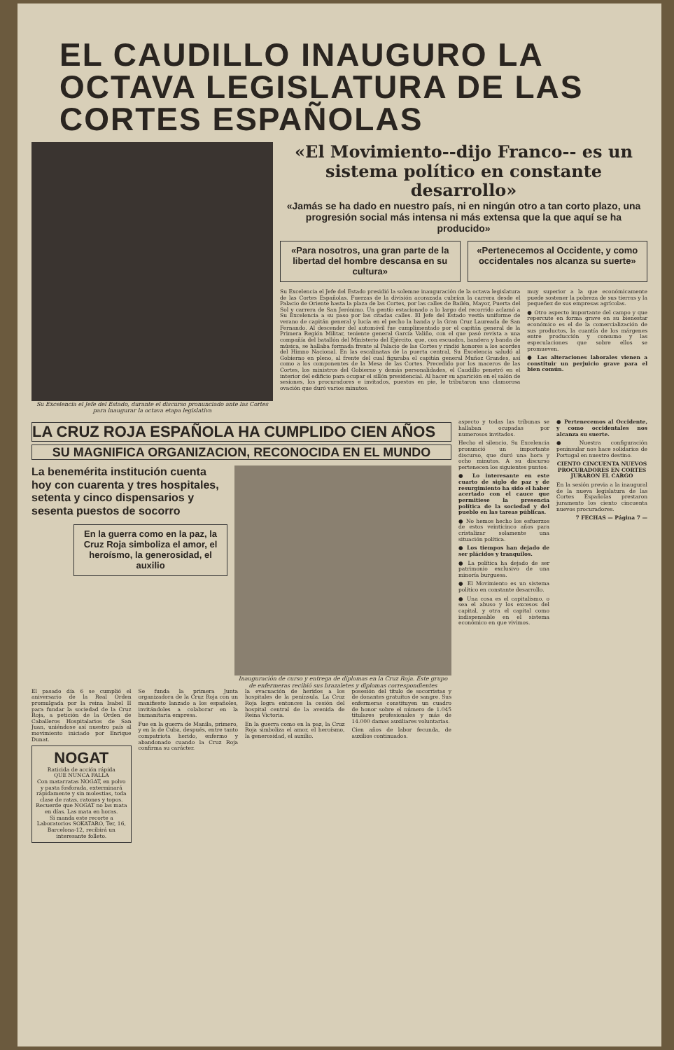EL CAUDILLO INAUGURO LA OCTAVA LEGISLATURA DE LAS CORTES ESPAÑOLAS
Su Excelencia el Jefe del Estado, durante el discurso pronunciado ante las Cortes para inaugurar la octava etapa legislativa
«El Movimiento--dijo Franco-- es un sistema político en constante desarrollo»
«Jamás se ha dado en nuestro país, ni en ningún otro a tan corto plazo, una progresión social más intensa ni más extensa que la que aquí se ha producido»
«Para nosotros, una gran parte de la libertad del hombre descansa en su cultura»
«Pertenecemos al Occidente, y como occidentales nos alcanza su suerte»
Su Excelencia el Jefe del Estado presidió la solemne inauguración de la octava legislatura de las Cortes Españolas. Fuerzas de la división acorazada cubrían la carrera desde el Palacio de Oriente hasta la plaza de las Cortes, por las calles de Bailén, Mayor, Puerta del Sol y carrera de San Jerónimo. Un gentío estacionado a lo largo del recorrido aclamó a Su Excelencia a su paso por las citadas calles. El Jefe del Estado vestía uniforme de verano de capitán general y lucía en el pecho la banda y la Gran Cruz Laureada de San Fernando. Al descender del automóvil fue cumplimentado por el capitán general de la Primera Región Militar, teniente general García Valiño, con el que pasó revista a una compañía del batallón del Ministerio del Ejército, que, con escuadra, bandera y banda de música, se hallaba formada frente al Palacio de las Cortes y rindió honores a los acordes del Himno Nacional. En las escalinatas de la puerta central, Su Excelencia saludó al Gobierno en pleno, al frente del cual figuraba el capitán general Muñoz Grandes, así como a los componentes de la Mesa de las Cortes. Precedido por los maceros de las Cortes, los ministros del Gobierno y demás personalidades, el Caudillo penetró en el interior del edificio para ocupar el sillón presidencial. Al hacer su aparición en el salón de sesiones, los procuradores e invitados, puestos en pie, le tributaron una clamorosa ovación que duró varios minutos.
muy superior a la que económicamente puede sostener la pobreza de sus tierras y la pequeñez de sus empresas agrícolas.
● Otro aspecto importante del campo y que repercute en forma grave en su bienestar económico es el de la comercialización de sus productos, la cuantía de los márgenes entre producción y consumo y las especulaciones que sobre ellos se promueven.
● Las alteraciones laborales vienen a constituir un perjuicio grave para el bien común.
LA CRUZ ROJA ESPAÑOLA HA CUMPLIDO CIEN AÑOS
SU MAGNIFICA ORGANIZACION, RECONOCIDA EN EL MUNDO
La benemérita institución cuenta hoy con cuarenta y tres hospitales, setenta y cinco dispensarios y sesenta puestos de socorro
En la guerra como en la paz, la Cruz Roja simboliza el amor, el heroísmo, la generosidad, el auxilio
Inauguración de curso y entrega de diplomas en la Cruz Roja. Este grupo de enfermeras recibió sus brazaletes y diplomas correspondientes
El pasado día 6 se cumplió el aniversario de la Real Orden promulgada por la reina Isabel II para fundar la sociedad de la Cruz Roja, a petición de la Orden de Caballeros Hospitalarios de San Juan, uniéndose así nuestro país al movimiento iniciado por Enrique Dunat.
NOGAT
Raticida de acción rápida
QUE NUNCA FALLA
Con matarratas NOGAT, en polvo y pasta fosforada, exterminará rápidamente y sin molestias, toda clase de ratas, ratones y topos. Recuerde que NOGAT no las mata en días. Las mata en horas.
Si manda este recorte a Laboratorios SOKATARO, Ter, 16, Barcelona-12, recibirá un interesante folleto.
Se funda la primera Junta organizadora de la Cruz Roja con un manifiesto lanzado a los españoles, invitándoles a colaborar en la humanitaria empresa.
Fue en la guerra de Manila, primero, y en la de Cuba, después, entre tanto compatriota herido, enfermo y abandonado cuando la Cruz Roja confirma su carácter.
la evacuación de heridos a los hospitales de la península. La Cruz Roja logra entonces la cesión del hospital central de la avenida de Reina Victoria.
En la guerra como en la paz, la Cruz Roja simboliza el amor, el heroísmo, la generosidad, el auxilio.
posesión del título de socorristas y de donantes gratuitos de sangre. Sus enfermeras constituyen un cuadro de honor sobre el número de 1.045 titulares profesionales y más de 14.000 damas auxiliares voluntarias.
Cien años de labor fecunda, de auxilios continuados.
aspecto y todas las tribunas se hallaban ocupadas por numerosos invitados.
Hecho el silencio, Su Excelencia pronunció un importante discurso, que duró una hora y ocho minutos. A su discurso pertenecen los siguientes puntos:
● Lo interesante en este cuarto de siglo de paz y de resurgimiento ha sido el haber acertado con el cauce que permitiese la presencia política de la sociedad y del pueblo en las tareas públicas.
● No hemos hecho los esfuerzos de estos veinticinco años para cristalizar solamente una situación política.
● Los tiempos han dejado de ser plácidos y tranquilos.
● La política ha dejado de ser patrimonio exclusivo de una minoría burguesa.
● El Movimiento es un sistema político en constante desarrollo.
● Una cosa es el capitalismo, o sea el abuso y los excesos del capital, y otra el capital como indispensable en el sistema económico en que vivimos.
● Pertenecemos al Occidente, y como occidentales nos alcanza su suerte.
● Nuestra configuración peninsular nos hace solidarios de Portugal en nuestro destino.
CIENTO CINCUENTA NUEVOS PROCURADORES EN CORTES JURARON EL CARGO
En la sesión previa a la inaugural de la nueva legislatura de las Cortes Españolas prestaron juramento los ciento cincuenta nuevos procuradores.
7 FECHAS — Página 7 —